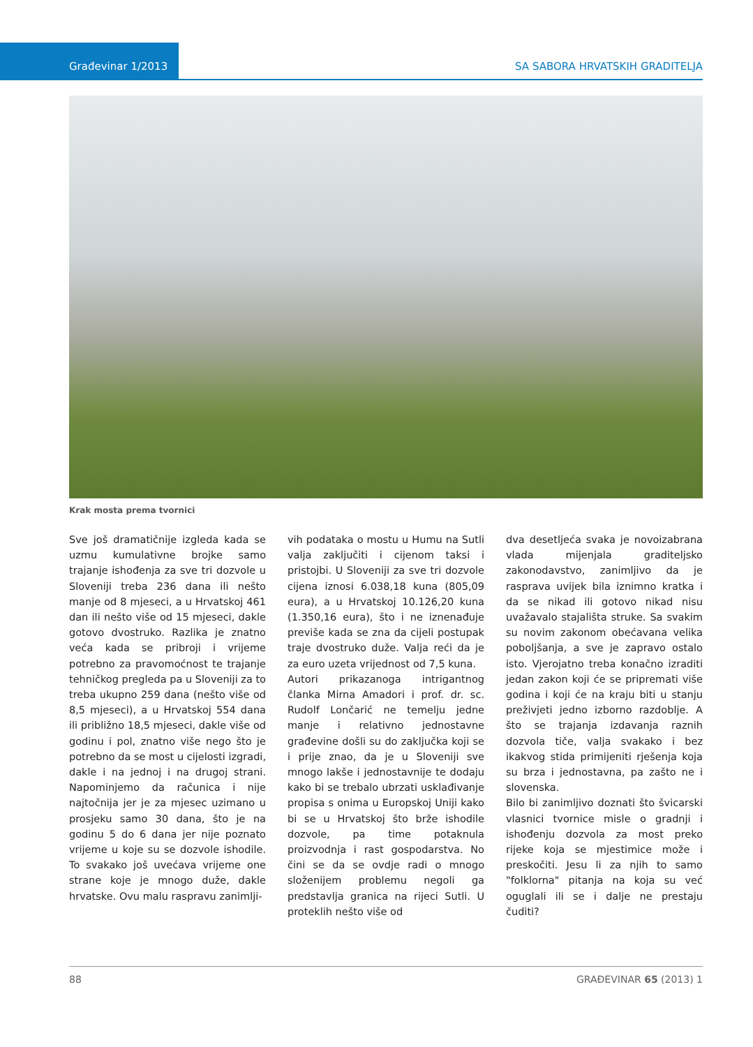Građevinar 1/2013 SA SABORA HRVATSKIH GRADITELJA
Krak mosta prema tvornici
Sve još dramatičnije izgleda kada se uzmu kumulativne brojke samo trajanje ishođenja za sve tri dozvole u Sloveniji treba 236 dana ili nešto manje od 8 mjeseci, a u Hrvatskoj 461 dan ili nešto više od 15 mjeseci, dakle gotovo dvostruko. Razlika je znatno veća kada se pribroji i vrijeme potrebno za pravomoćnost te trajanje tehničkog pregleda pa u Sloveniji za to treba ukupno 259 dana (nešto više od 8,5 mjeseci), a u Hrvatskoj 554 dana ili približno 18,5 mjeseci, dakle više od godinu i pol, znatno više nego što je potrebno da se most u cijelosti izgradi, dakle i na jednoj i na drugoj strani. Napominjemo da računica i nije najtočnija jer je za mjesec uzimano u prosjeku samo 30 dana, što je na godinu 5 do 6 dana jer nije poznato vrijeme u koje su se dozvole ishodile. To svakako još uvećava vrijeme one strane koje je mnogo duže, dakle hrvatske. Ovu malu raspravu zanimlji-
vih podataka o mostu u Humu na Sutli valja zaključiti i cijenom taksi i pristojbi. U Sloveniji za sve tri dozvole cijena iznosi 6.038,18 kuna (805,09 eura), a u Hrvatskoj 10.126,20 kuna (1.350,16 eura), što i ne iznenađuje previše kada se zna da cijeli postupak traje dvostruko duže. Valja reći da je za euro uzeta vrijednost od 7,5 kuna.
Autori prikazanoga intrigantnog članka Mirna Amadori i prof. dr. sc. Rudolf Lončarić ne temelju jedne manje i relativno jednostavne građevine došli su do zaključka koji se i prije znao, da je u Sloveniji sve mnogo lakše i jednostavnije te dodaju kako bi se trebalo ubrzati usklađivanje propisa s onima u Europskoj Uniji kako bi se u Hrvatskoj što brže ishodile dozvole, pa time potaknula proizvodnja i rast gospodarstva. No čini se da se ovdje radi o mnogo složenijem problemu negoli ga predstavlja granica na rijeci Sutli. U proteklih nešto više od
dva desetljeća svaka je novoizabrana vlada mijenjala graditeljsko zakonodavstvo, zanimljivo da je rasprava uvijek bila iznimno kratka i da se nikad ili gotovo nikad nisu uvažavalo stajališta struke. Sa svakim su novim zakonom obećavana velika poboljšanja, a sve je zapravo ostalo isto. Vjerojatno treba konačno izraditi jedan zakon koji će se pripremati više godina i koji će na kraju biti u stanju preživjeti jedno izborno razdoblje. A što se trajanja izdavanja raznih dozvola tiče, valja svakako i bez ikakvog stida primijeniti rješenja koja su brza i jednostavna, pa zašto ne i slovenska.
Bilo bi zanimljivo doznati što švicarski vlasnici tvornice misle o gradnji i ishođenju dozvola za most preko rijeke koja se mjestimice može i preskočiti. Jesu li za njih to samo "folklorna" pitanja na koja su već oguglali ili se i dalje ne prestaju čuditi?
88 GRAĐEVINAR 65 (2013) 1